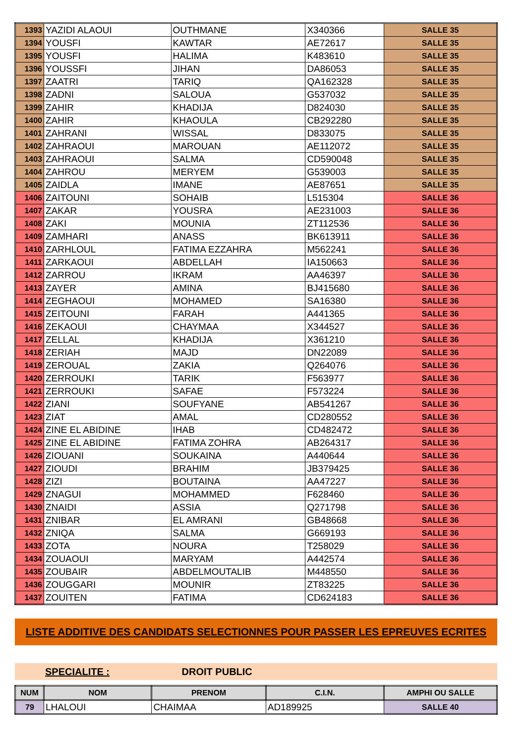| 1393 | YAZIDI ALAOUI | OUTHMANE | X340366 | SALLE 35 |
| 1394 | YOUSFI | KAWTAR | AE72617 | SALLE 35 |
| 1395 | YOUSFI | HALIMA | K483610 | SALLE 35 |
| 1396 | YOUSSFI | JIHAN | DA86053 | SALLE 35 |
| 1397 | ZAATRI | TARIQ | QA162328 | SALLE 35 |
| 1398 | ZADNI | SALOUA | G537032 | SALLE 35 |
| 1399 | ZAHIR | KHADIJA | D824030 | SALLE 35 |
| 1400 | ZAHIR | KHAOULA | CB292280 | SALLE 35 |
| 1401 | ZAHRANI | WISSAL | D833075 | SALLE 35 |
| 1402 | ZAHRAOUI | MAROUAN | AE112072 | SALLE 35 |
| 1403 | ZAHRAOUI | SALMA | CD590048 | SALLE 35 |
| 1404 | ZAHROU | MERYEM | G539003 | SALLE 35 |
| 1405 | ZAIDLA | IMANE | AE87651 | SALLE 35 |
| 1406 | ZAITOUNI | SOHAIB | L515304 | SALLE 36 |
| 1407 | ZAKAR | YOUSRA | AE231003 | SALLE 36 |
| 1408 | ZAKI | MOUNIA | ZT112536 | SALLE 36 |
| 1409 | ZAMHARI | ANASS | BK613911 | SALLE 36 |
| 1410 | ZARHLOUL | FATIMA EZZAHRA | M562241 | SALLE 36 |
| 1411 | ZARKAOUI | ABDELLAH | IA150663 | SALLE 36 |
| 1412 | ZARROU | IKRAM | AA46397 | SALLE 36 |
| 1413 | ZAYER | AMINA | BJ415680 | SALLE 36 |
| 1414 | ZEGHAOUI | MOHAMED | SA16380 | SALLE 36 |
| 1415 | ZEITOUNI | FARAH | A441365 | SALLE 36 |
| 1416 | ZEKAOUI | CHAYMAA | X344527 | SALLE 36 |
| 1417 | ZELLAL | KHADIJA | X361210 | SALLE 36 |
| 1418 | ZERIAH | MAJD | DN22089 | SALLE 36 |
| 1419 | ZEROUAL | ZAKIA | Q264076 | SALLE 36 |
| 1420 | ZERROUKI | TARIK | F563977 | SALLE 36 |
| 1421 | ZERROUKI | SAFAE | F573224 | SALLE 36 |
| 1422 | ZIANI | SOUFYANE | AB541267 | SALLE 36 |
| 1423 | ZIAT | AMAL | CD280552 | SALLE 36 |
| 1424 | ZINE EL ABIDINE | IHAB | CD482472 | SALLE 36 |
| 1425 | ZINE EL ABIDINE | FATIMA ZOHRA | AB264317 | SALLE 36 |
| 1426 | ZIOUANI | SOUKAINA | A440644 | SALLE 36 |
| 1427 | ZIOUDI | BRAHIM | JB379425 | SALLE 36 |
| 1428 | ZIZI | BOUTAINA | AA47227 | SALLE 36 |
| 1429 | ZNAGUI | MOHAMMED | F628460 | SALLE 36 |
| 1430 | ZNAIDI | ASSIA | Q271798 | SALLE 36 |
| 1431 | ZNIBAR | EL AMRANI | GB48668 | SALLE 36 |
| 1432 | ZNIQA | SALMA | G669193 | SALLE 36 |
| 1433 | ZOTA | NOURA | T258029 | SALLE 36 |
| 1434 | ZOUAOUI | MARYAM | A442574 | SALLE 36 |
| 1435 | ZOUBAIR | ABDELMOUTALIB | M448550 | SALLE 36 |
| 1436 | ZOUGGARI | MOUNIR | ZT83225 | SALLE 36 |
| 1437 | ZOUITEN | FATIMA | CD624183 | SALLE 36 |
LISTE ADDITIVE DES CANDIDATS SELECTIONNES POUR PASSER LES EPREUVES ECRITES
SPECIALITE : DROIT PUBLIC
| NUM | NOM | PRENOM | C.I.N. | AMPHI OU SALLE |
| --- | --- | --- | --- | --- |
| 79 | LHALOUI | CHAIMAA | AD189925 | SALLE 40 |